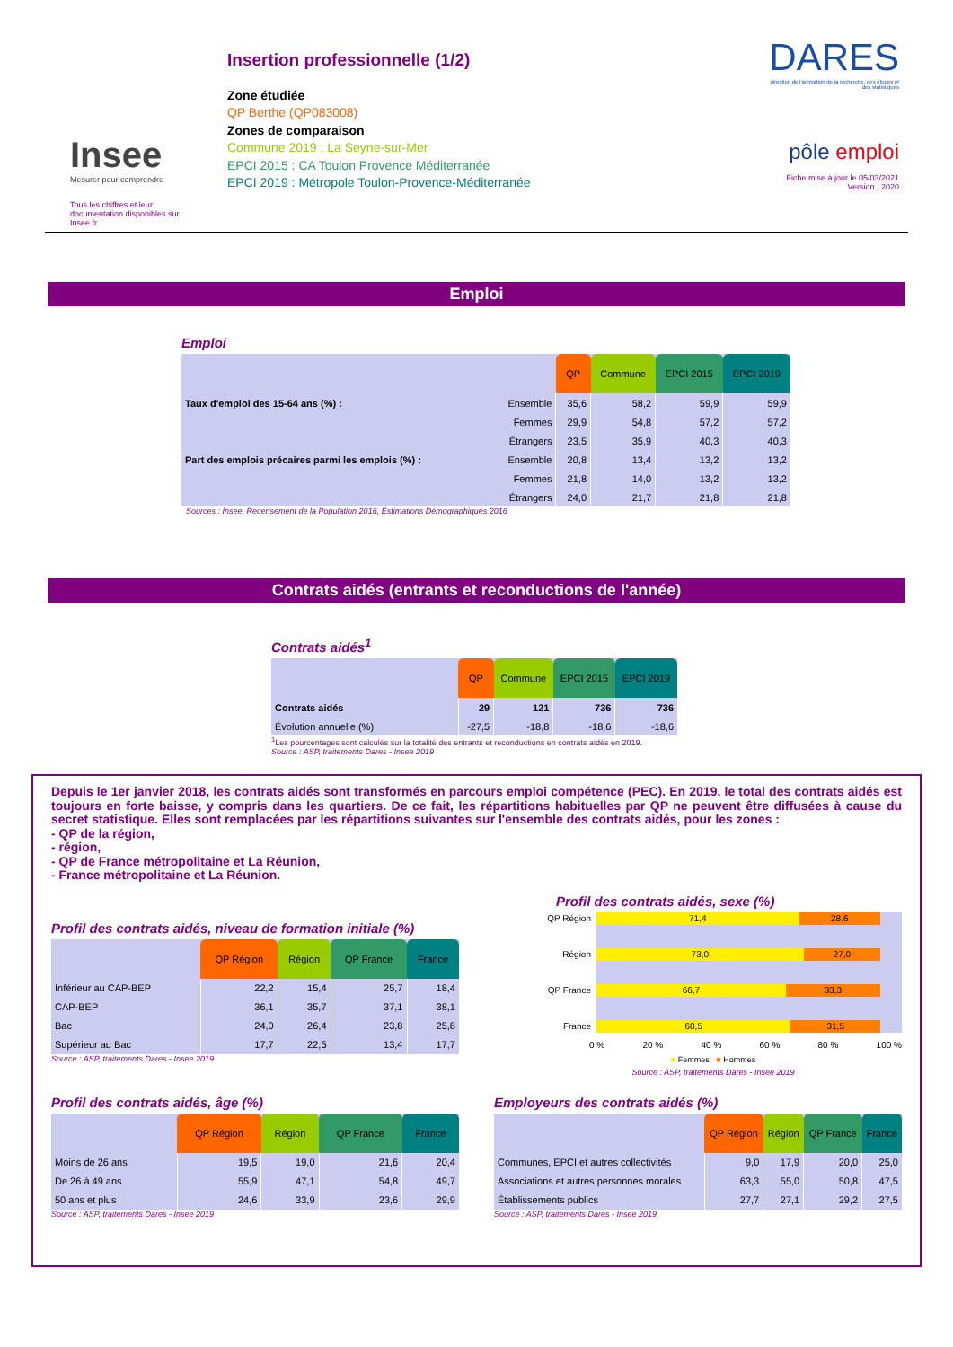Insee
Mesurer pour comprendre
Tous les chiffres et leur documentation disponibles sur Insee.fr
Insertion professionnelle (1/2)
Zone étudiée
QP Berthe (QP083008)
Zones de comparaison
Commune 2019 : La Seyne-sur-Mer
EPCI 2015 : CA Toulon Provence Méditerranée
EPCI 2019 : Métropole Toulon-Provence-Méditerranée
DARES
direction de l'animation de la recherche, des études et des statistiques
pôle emploi
Fiche mise à jour le 05/03/2021
Version : 2020
Emploi
Emploi
| | | QP | Commune | EPCI 2015 | EPCI 2019 |
| Taux d'emploi des 15-64 ans (%) : | Ensemble | 35,6 | 58,2 | 59,9 | 59,9 |
| | Femmes | 29,9 | 54,8 | 57,2 | 57,2 |
| | Étrangers | 23,5 | 35,9 | 40,3 | 40,3 |
| Part des emplois précaires parmi les emplois (%) : | Ensemble | 20,8 | 13,4 | 13,2 | 13,2 |
| | Femmes | 21,8 | 14,0 | 13,2 | 13,2 |
| | Étrangers | 24,0 | 21,7 | 21,8 | 21,8 |
Sources : Insee, Recensement de la Population 2016, Estimations Démographiques 2016
Contrats aidés (entrants et reconductions de l'année)
Contrats aidés<sup>1</sup>
| | QP | Commune | EPCI 2015 | EPCI 2019 |
| Contrats aidés | 29 | 121 | 736 | 736 |
| Évolution annuelle (%) | -27,5 | -18,8 | -18,6 | -18,6 |
<sup>1</sup> Les pourcentages sont calculés sur la totalité des entrants et reconductions en contrats aidés en 2019.
Source : ASP, traitements Dares - Insee 2019
Depuis le 1er janvier 2018, les contrats aidés sont transformés en parcours emploi compétence (PEC). En 2019, le total des contrats aidés est toujours en forte baisse, y compris dans les quartiers. De ce fait, les répartitions habituelles par QP ne peuvent être diffusées à cause du secret statistique. Elles sont remplacées par les répartitions suivantes sur l'ensemble des contrats aidés, pour les zones :
- QP de la région,
- région,
- QP de France métropolitaine et La Réunion,
- France métropolitaine et La Réunion.
Profil des contrats aidés, niveau de formation initiale (%)
| | QP Région | Région | QP France | France |
| Inférieur au CAP-BEP | 22,2 | 15,4 | 25,7 | 18,4 |
| CAP-BEP | 36,1 | 35,7 | 37,1 | 38,1 |
| Bac | 24,0 | 26,4 | 23,8 | 25,8 |
| Supérieur au Bac | 17,7 | 22,5 | 13,4 | 17,7 |
Source : ASP, traitements Dares - Insee 2019
Profil des contrats aidés, sexe (%)
QP Région
71,4 28,6
Région
73,0 27,0
QP France
66,7 33,3
France
68,5 31,5
0 % 20 % 40 % 60 % 80 % 100 %
■ Femmes ■ Hommes
Source : ASP, traitements Dares - Insee 2019
Profil des contrats aidés, âge (%)
| | QP Région | Région | QP France | France |
| Moins de 26 ans | 19,5 | 19,0 | 21,6 | 20,4 |
| De 26 à 49 ans | 55,9 | 47,1 | 54,8 | 49,7 |
| 50 ans et plus | 24,6 | 33,9 | 23,6 | 29,9 |
Source : ASP, traitements Dares - Insee 2019
Employeurs des contrats aidés (%)
| | QP Région | Région | QP France | France |
| Communes, EPCI et autres collectivités | 9,0 | 17,9 | 20,0 | 25,0 |
| Associations et autres personnes morales | 63,3 | 55,0 | 50,8 | 47,5 |
| Établissements publics | 27,7 | 27,1 | 29,2 | 27,5 |
Source : ASP, traitements Dares - Insee 2019